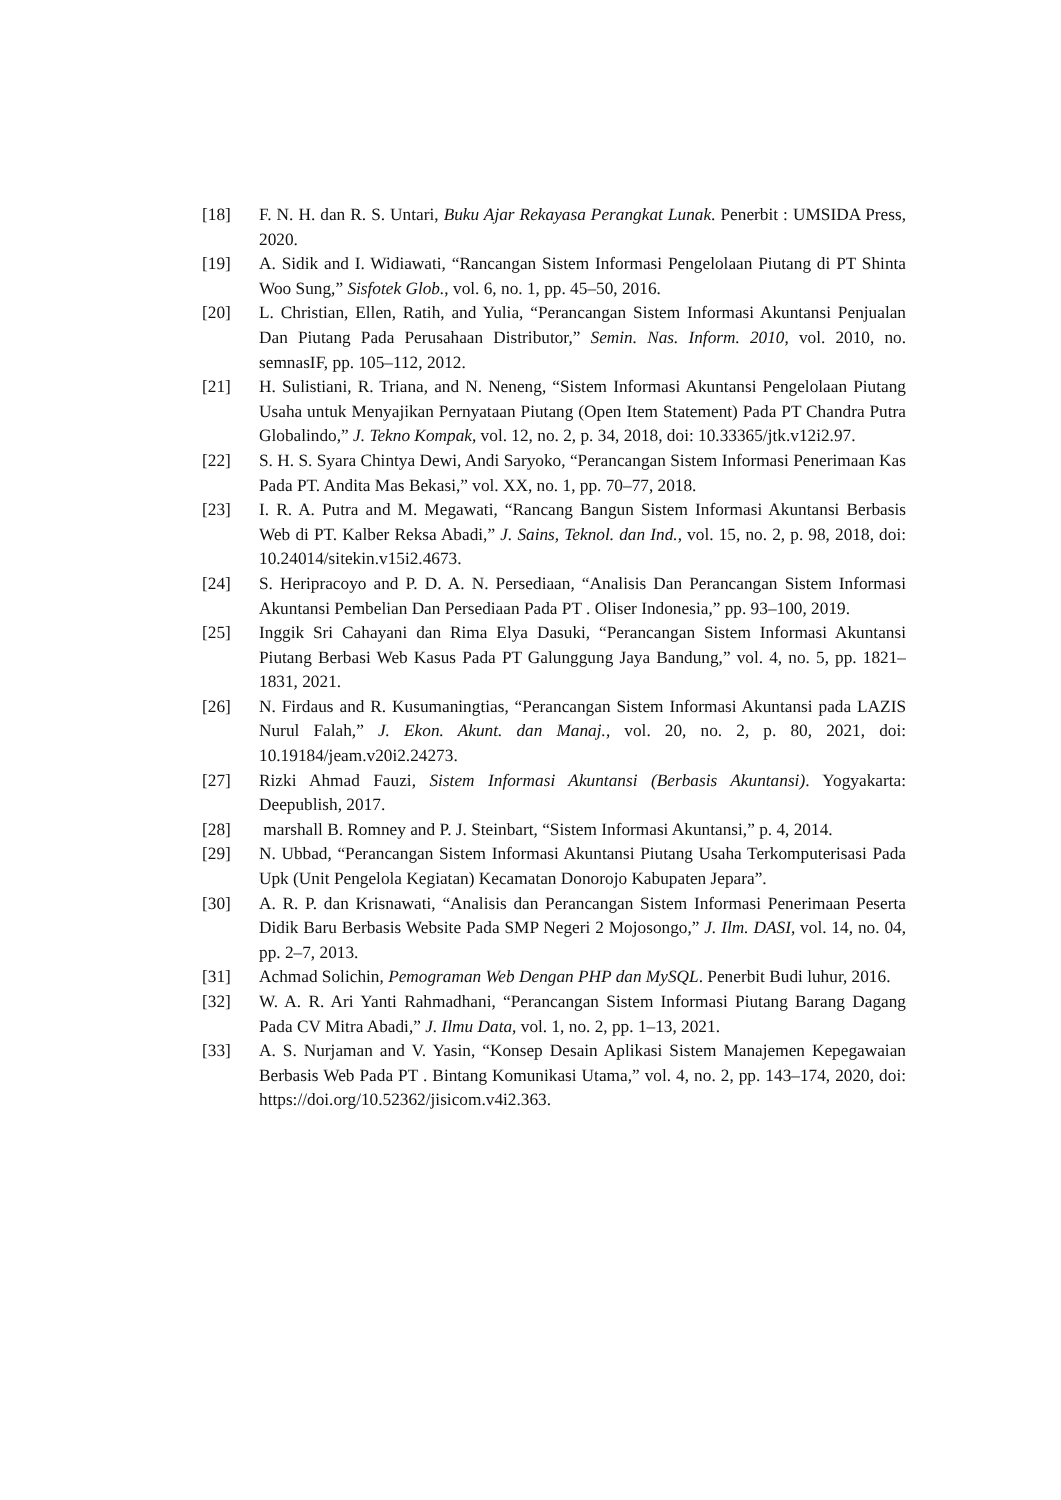[18] F. N. H. dan R. S. Untari, Buku Ajar Rekayasa Perangkat Lunak. Penerbit : UMSIDA Press, 2020.
[19] A. Sidik and I. Widiawati, “Rancangan Sistem Informasi Pengelolaan Piutang di PT Shinta Woo Sung,” Sisfotek Glob., vol. 6, no. 1, pp. 45–50, 2016.
[20] L. Christian, Ellen, Ratih, and Yulia, “Perancangan Sistem Informasi Akuntansi Penjualan Dan Piutang Pada Perusahaan Distributor,” Semin. Nas. Inform. 2010, vol. 2010, no. semnasIF, pp. 105–112, 2012.
[21] H. Sulistiani, R. Triana, and N. Neneng, “Sistem Informasi Akuntansi Pengelolaan Piutang Usaha untuk Menyajikan Pernyataan Piutang (Open Item Statement) Pada PT Chandra Putra Globalindo,” J. Tekno Kompak, vol. 12, no. 2, p. 34, 2018, doi: 10.33365/jtk.v12i2.97.
[22] S. H. S. Syara Chintya Dewi, Andi Saryoko, “Perancangan Sistem Informasi Penerimaan Kas Pada PT. Andita Mas Bekasi,” vol. XX, no. 1, pp. 70–77, 2018.
[23] I. R. A. Putra and M. Megawati, “Rancang Bangun Sistem Informasi Akuntansi Berbasis Web di PT. Kalber Reksa Abadi,” J. Sains, Teknol. dan Ind., vol. 15, no. 2, p. 98, 2018, doi: 10.24014/sitekin.v15i2.4673.
[24] S. Heripracoyo and P. D. A. N. Persediaan, “Analisis Dan Perancangan Sistem Informasi Akuntansi Pembelian Dan Persediaan Pada PT . Oliser Indonesia,” pp. 93–100, 2019.
[25] Inggik Sri Cahayani dan Rima Elya Dasuki, “Perancangan Sistem Informasi Akuntansi Piutang Berbasi Web Kasus Pada PT Galunggung Jaya Bandung,” vol. 4, no. 5, pp. 1821–1831, 2021.
[26] N. Firdaus and R. Kusumaningtias, “Perancangan Sistem Informasi Akuntansi pada LAZIS Nurul Falah,” J. Ekon. Akunt. dan Manaj., vol. 20, no. 2, p. 80, 2021, doi: 10.19184/jeam.v20i2.24273.
[27] Rizki Ahmad Fauzi, Sistem Informasi Akuntansi (Berbasis Akuntansi). Yogyakarta: Deepublish, 2017.
[28] marshall B. Romney and P. J. Steinbart, “Sistem Informasi Akuntansi,” p. 4, 2014.
[29] N. Ubbad, “Perancangan Sistem Informasi Akuntansi Piutang Usaha Terkomputerisasi Pada Upk (Unit Pengelola Kegiatan) Kecamatan Donorojo Kabupaten Jepara”.
[30] A. R. P. dan Krisnawati, “Analisis dan Perancangan Sistem Informasi Penerimaan Peserta Didik Baru Berbasis Website Pada SMP Negeri 2 Mojosongo,” J. Ilm. DASI, vol. 14, no. 04, pp. 2–7, 2013.
[31] Achmad Solichin, Pemograman Web Dengan PHP dan MySQL. Penerbit Budi luhur, 2016.
[32] W. A. R. Ari Yanti Rahmadhani, “Perancangan Sistem Informasi Piutang Barang Dagang Pada CV Mitra Abadi,” J. Ilmu Data, vol. 1, no. 2, pp. 1–13, 2021.
[33] A. S. Nurjaman and V. Yasin, “Konsep Desain Aplikasi Sistem Manajemen Kepegawaian Berbasis Web Pada PT . Bintang Komunikasi Utama,” vol. 4, no. 2, pp. 143–174, 2020, doi: https://doi.org/10.52362/jisicom.v4i2.363.